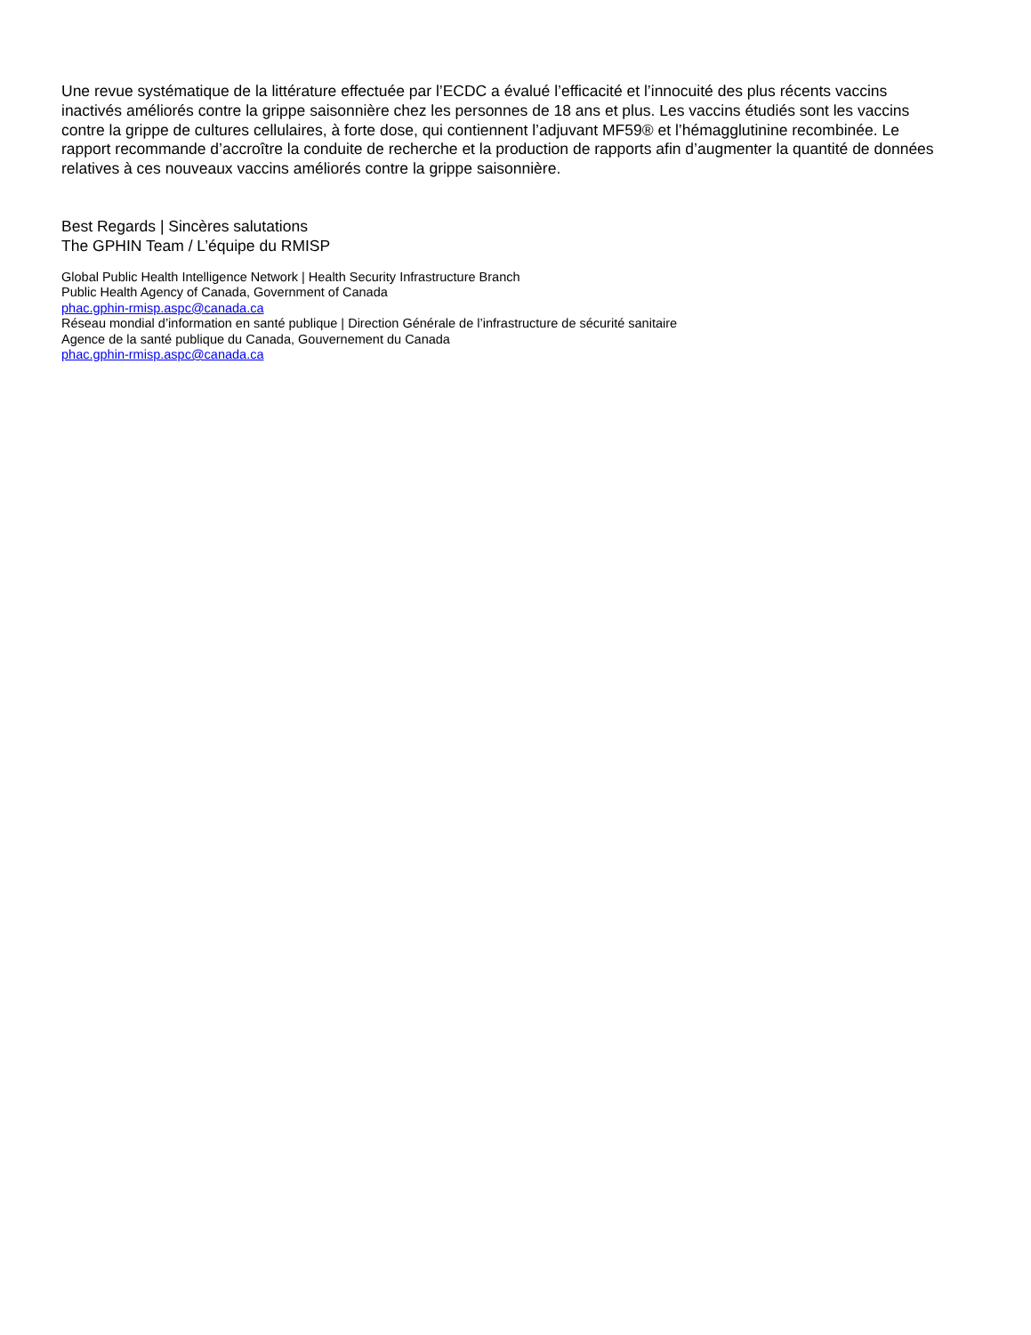Une revue systématique de la littérature effectuée par l’ECDC a évalué l’efficacité et l’innocuité des plus récents vaccins inactivés améliorés contre la grippe saisonnière chez les personnes de 18 ans et plus. Les vaccins étudiés sont les vaccins contre la grippe de cultures cellulaires, à forte dose, qui contiennent l’adjuvant MF59® et l’hémagglutinine recombinée. Le rapport recommande d’accroître la conduite de recherche et la production de rapports afin d’augmenter la quantité de données relatives à ces nouveaux vaccins améliorés contre la grippe saisonnière.
Best Regards | Sincères salutations
The GPHIN Team / L’équipe du RMISP
Global Public Health Intelligence Network | Health Security Infrastructure Branch
Public Health Agency of Canada, Government of Canada
phac.gphin-rmisp.aspc@canada.ca
Réseau mondial d’information en santé publique | Direction Générale de l’infrastructure de sécurité sanitaire
Agence de la santé publique du Canada, Gouvernement du Canada
phac.gphin-rmisp.aspc@canada.ca